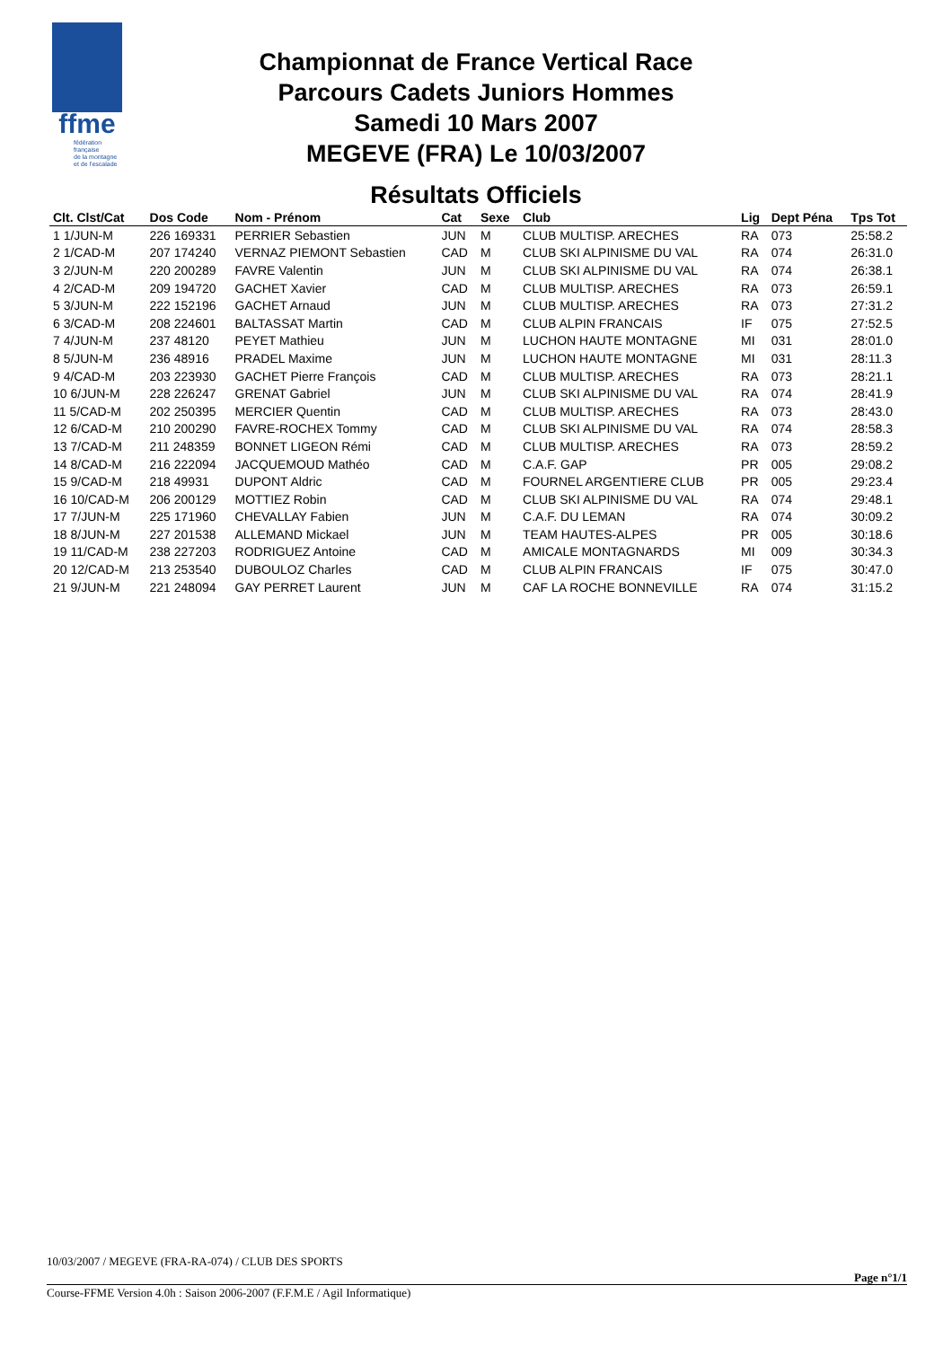ffme
fédération
française
de la montagne
et de l'escalade
Championnat de France Vertical Race
Parcours Cadets Juniors Hommes
Samedi 10 Mars 2007
MEGEVE (FRA) Le 10/03/2007
Résultats Officiels
| Clt. Clst/Cat | Dos Code | Nom - Prénom | Cat | Sexe | Club | Lig | Dept Péna | Tps Tot |
| --- | --- | --- | --- | --- | --- | --- | --- | --- |
| 1 1/JUN-M | 226 169331 | PERRIER Sebastien | JUN | M | CLUB MULTISP. ARECHES | RA | 073 | 25:58.2 |
| 2 1/CAD-M | 207 174240 | VERNAZ PIEMONT Sebastien | CAD | M | CLUB SKI ALPINISME DU VAL | RA | 074 | 26:31.0 |
| 3 2/JUN-M | 220 200289 | FAVRE Valentin | JUN | M | CLUB SKI ALPINISME DU VAL | RA | 074 | 26:38.1 |
| 4 2/CAD-M | 209 194720 | GACHET Xavier | CAD | M | CLUB MULTISP. ARECHES | RA | 073 | 26:59.1 |
| 5 3/JUN-M | 222 152196 | GACHET Arnaud | JUN | M | CLUB MULTISP. ARECHES | RA | 073 | 27:31.2 |
| 6 3/CAD-M | 208 224601 | BALTASSAT Martin | CAD | M | CLUB ALPIN FRANCAIS | IF | 075 | 27:52.5 |
| 7 4/JUN-M | 237 48120 | PEYET Mathieu | JUN | M | LUCHON HAUTE MONTAGNE | MI | 031 | 28:01.0 |
| 8 5/JUN-M | 236 48916 | PRADEL Maxime | JUN | M | LUCHON HAUTE MONTAGNE | MI | 031 | 28:11.3 |
| 9 4/CAD-M | 203 223930 | GACHET Pierre François | CAD | M | CLUB MULTISP. ARECHES | RA | 073 | 28:21.1 |
| 10 6/JUN-M | 228 226247 | GRENAT Gabriel | JUN | M | CLUB SKI ALPINISME DU VAL | RA | 074 | 28:41.9 |
| 11 5/CAD-M | 202 250395 | MERCIER Quentin | CAD | M | CLUB MULTISP. ARECHES | RA | 073 | 28:43.0 |
| 12 6/CAD-M | 210 200290 | FAVRE-ROCHEX Tommy | CAD | M | CLUB SKI ALPINISME DU VAL | RA | 074 | 28:58.3 |
| 13 7/CAD-M | 211 248359 | BONNET LIGEON Rémi | CAD | M | CLUB MULTISP. ARECHES | RA | 073 | 28:59.2 |
| 14 8/CAD-M | 216 222094 | JACQUEMOUD Mathéo | CAD | M | C.A.F. GAP | PR | 005 | 29:08.2 |
| 15 9/CAD-M | 218 49931 | DUPONT Aldric | CAD | M | FOURNEL ARGENTIERE CLUB | PR | 005 | 29:23.4 |
| 16 10/CAD-M | 206 200129 | MOTTIEZ Robin | CAD | M | CLUB SKI ALPINISME DU VAL | RA | 074 | 29:48.1 |
| 17 7/JUN-M | 225 171960 | CHEVALLAY Fabien | JUN | M | C.A.F. DU LEMAN | RA | 074 | 30:09.2 |
| 18 8/JUN-M | 227 201538 | ALLEMAND Mickael | JUN | M | TEAM HAUTES-ALPES | PR | 005 | 30:18.6 |
| 19 11/CAD-M | 238 227203 | RODRIGUEZ Antoine | CAD | M | AMICALE MONTAGNARDS | MI | 009 | 30:34.3 |
| 20 12/CAD-M | 213 253540 | DUBOULOZ Charles | CAD | M | CLUB ALPIN FRANCAIS | IF | 075 | 30:47.0 |
| 21 9/JUN-M | 221 248094 | GAY PERRET Laurent | JUN | M | CAF LA ROCHE BONNEVILLE | RA | 074 | 31:15.2 |
10/03/2007 / MEGEVE (FRA-RA-074) / CLUB DES SPORTS
Page n°1/1
Course-FFME Version 4.0h : Saison 2006-2007 (F.F.M.E / Agil Informatique)